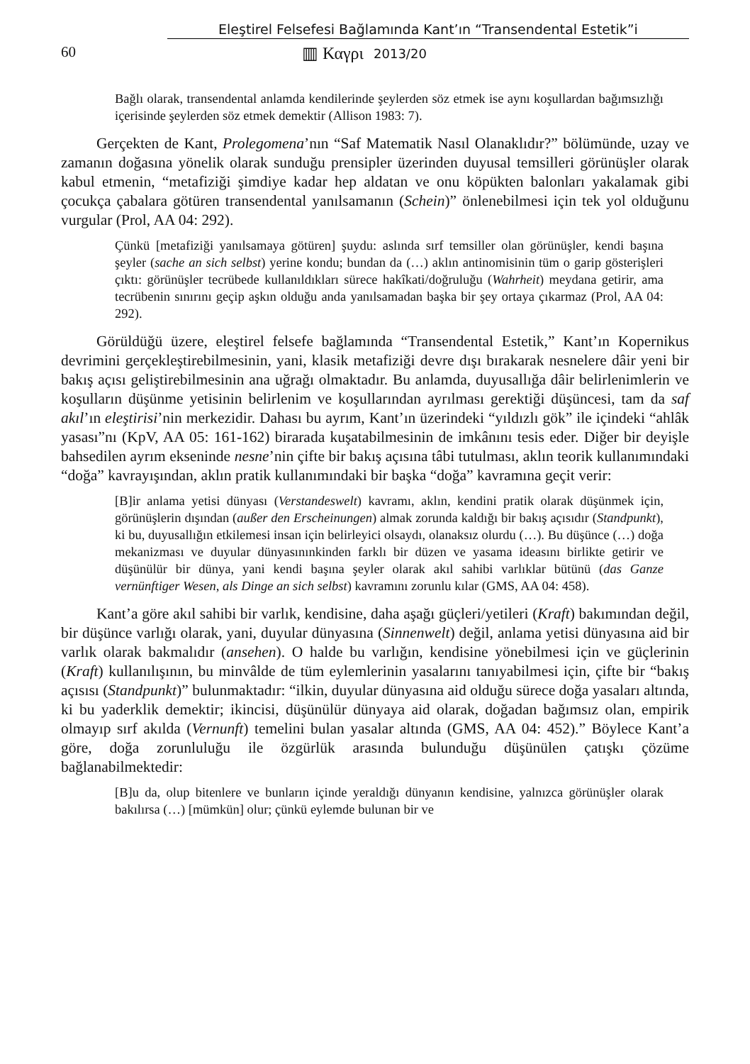Eleştirel Felsefesi Bağlamında Kant’ın “Transendental Estetik”i
60 ▥ Καγρι 2013/20
Bağlı olarak, transendental anlamda kendilerinde şeylerden söz etmek ise aynı koşullardan bağımsızlığı içerisinde şeylerden söz etmek demektir (Allison 1983: 7).
Gerçekten de Kant, Prolegomena’nın “Saf Matematik Nasıl Olanaklıdır?” bölümünde, uzay ve zamanın doğasına yönelik olarak sunduğu prensipler üzerinden duyusal temsilleri görünüşler olarak kabul etmenin, “metafiziği şimdiye kadar hep aldatan ve onu köpükten balonları yakalamak gibi çocukça çabalara götüren transendental yanılsamanın (Schein)” önlenebilmesi için tek yol olduğunu vurgular (Prol, AA 04: 292).
Çünkü [metafiziği yanılsamaya götüren] şuydu: aslında sırf temsiller olan görünüşler, kendi başına şeyler (sache an sich selbst) yerine kondu; bundan da (…) aklın antinomisinin tüm o garip gösterişleri çıktı: görünüşler tecrübede kullanıldıkları sürece hakîkati/doğruluğu (Wahrheit) meydana getirir, ama tecrübenin sınırını geçip aşkın olduğu anda yanılsamadan başka bir şey ortaya çıkarmaz (Prol, AA 04: 292).
Görüldüğü üzere, eleştirel felsefe bağlamında “Transendental Estetik,” Kant’ın Kopernikus devrimini gerçekleştirebilmesinin, yani, klasik metafiziği devre dışı bırakarak nesnelere dâir yeni bir bakış açısı geliştirebilmesinin ana uğrağı olmaktadır. Bu anlamda, duyusallığa dâir belirlenimlerin ve koşulların düşünme yetisinin belirlenim ve koşullarından ayrılması gerektiği düşüncesi, tam da saf akıl’ın eleştirisi’nin merkezidir. Dahası bu ayrım, Kant’ın üzerindeki “yıldızlı gök” ile içindeki “ahlâk yasası”nı (KpV, AA 05: 161-162) birarada kuşatabilmesinin de imkânını tesis eder. Diğer bir deyişle bahsedilen ayrım ekseninde nesne’nin çifte bir bakış açısına tâbi tutulması, aklın teorik kullanımındaki “doğa” kavrayışından, aklın pratik kullanımındaki bir başka “doğa” kavramına geçit verir:
[B]ir anlama yetisi dünyası (Verstandeswelt) kavramı, aklın, kendini pratik olarak düşünmek için, görünüşlerin dışından (außer den Erscheinungen) almak zorunda kaldığı bir bakış açısıdır (Standpunkt), ki bu, duyusallığın etkilemesi insan için belirleyici olsaydı, olanaksız olurdu (…). Bu düşünce (…) doğa mekanizması ve duyular dünyasınınkinden farklı bir düzen ve yasama ideasını birlikte getirir ve düşünülür bir dünya, yani kendi başına şeyler olarak akıl sahibi varlıklar bütünü (das Ganze vernünftiger Wesen, als Dinge an sich selbst) kavramını zorunlu kılar (GMS, AA 04: 458).
Kant’a göre akıl sahibi bir varlık, kendisine, daha aşağı güçleri/yetileri (Kraft) bakımından değil, bir düşünce varlığı olarak, yani, duyular dünyasına (Sinnenwelt) değil, anlama yetisi dünyasına aid bir varlık olarak bakmalıdır (ansehen). O halde bu varlığın, kendisine yönebilmesi için ve güçlerinin (Kraft) kullanılışının, bu minvâlde de tüm eylemlerinin yasalarını tanıyabilmesi için, çifte bir “bakış açısısı (Standpunkt)” bulunmaktadır: “ilkin, duyular dünyasına aid olduğu sürece doğa yasaları altında, ki bu yaderklik demektir; ikincisi, düşünülür dünyaya aid olarak, doğadan bağımsız olan, empirik olmayıp sırf akılda (Vernunft) temelini bulan yasalar altında (GMS, AA 04: 452).” Böylece Kant’a göre, doğa zorunluluğu ile özgürlük arasında bulunduğu düşünülen çatışkı çözüme bağlanabilmektedir:
[B]u da, olup bitenlere ve bunların içinde yeraldığı dünyanın kendisine, yalnızca görünüşler olarak bakılırsa (…) [mümkün] olur; çünkü eylemde bulunan bir ve